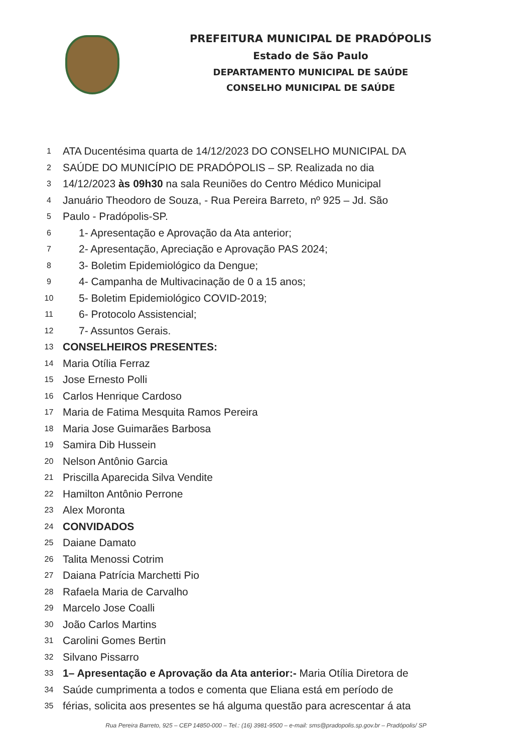PREFEITURA MUNICIPAL DE PRADÓPOLIS
Estado de São Paulo
DEPARTAMENTO MUNICIPAL DE SAÚDE
CONSELHO MUNICIPAL DE SAÚDE
1 ATA Ducentésima quarta de 14/12/2023 DO CONSELHO MUNICIPAL DA
2 SAÚDE DO MUNICÍPIO DE PRADÓPOLIS – SP. Realizada no dia
3 14/12/2023 às 09h30 na sala Reuniões do Centro Médico Municipal
4 Januário Theodoro de Souza, - Rua Pereira Barreto, nº 925 – Jd. São
5 Paulo - Pradópolis-SP.
6 1- Apresentação e Aprovação da Ata anterior;
7 2- Apresentação, Apreciação e Aprovação PAS 2024;
8 3- Boletim Epidemiológico da Dengue;
9 4- Campanha de Multivacinação de 0 a 15 anos;
10 5- Boletim Epidemiológico COVID-2019;
11 6- Protocolo Assistencial;
12 7- Assuntos Gerais.
13 CONSELHEIROS PRESENTES:
14 Maria Otília Ferraz
15 Jose Ernesto Polli
16 Carlos Henrique Cardoso
17 Maria de Fatima Mesquita Ramos Pereira
18 Maria Jose Guimarães Barbosa
19 Samira Dib Hussein
20 Nelson Antônio Garcia
21 Priscilla Aparecida Silva Vendite
22 Hamilton Antônio Perrone
23 Alex Moronta
24 CONVIDADOS
25 Daiane Damato
26 Talita Menossi Cotrim
27 Daiana Patrícia Marchetti Pio
28 Rafaela Maria de Carvalho
29 Marcelo Jose Coalli
30 João Carlos Martins
31 Carolini Gomes Bertin
32 Silvano Pissarro
33 1– Apresentação e Aprovação da Ata anterior:- Maria Otília Diretora de
34 Saúde cumprimenta a todos e comenta que Eliana está em período de
35 férias, solicita aos presentes se há alguma questão para acrescentar á ata
Rua Pereira Barreto, 925 – CEP 14850-000 – Tel.: (16) 3981-9500 – e-mail: sms@pradopolis.sp.gov.br – Pradópolis/ SP